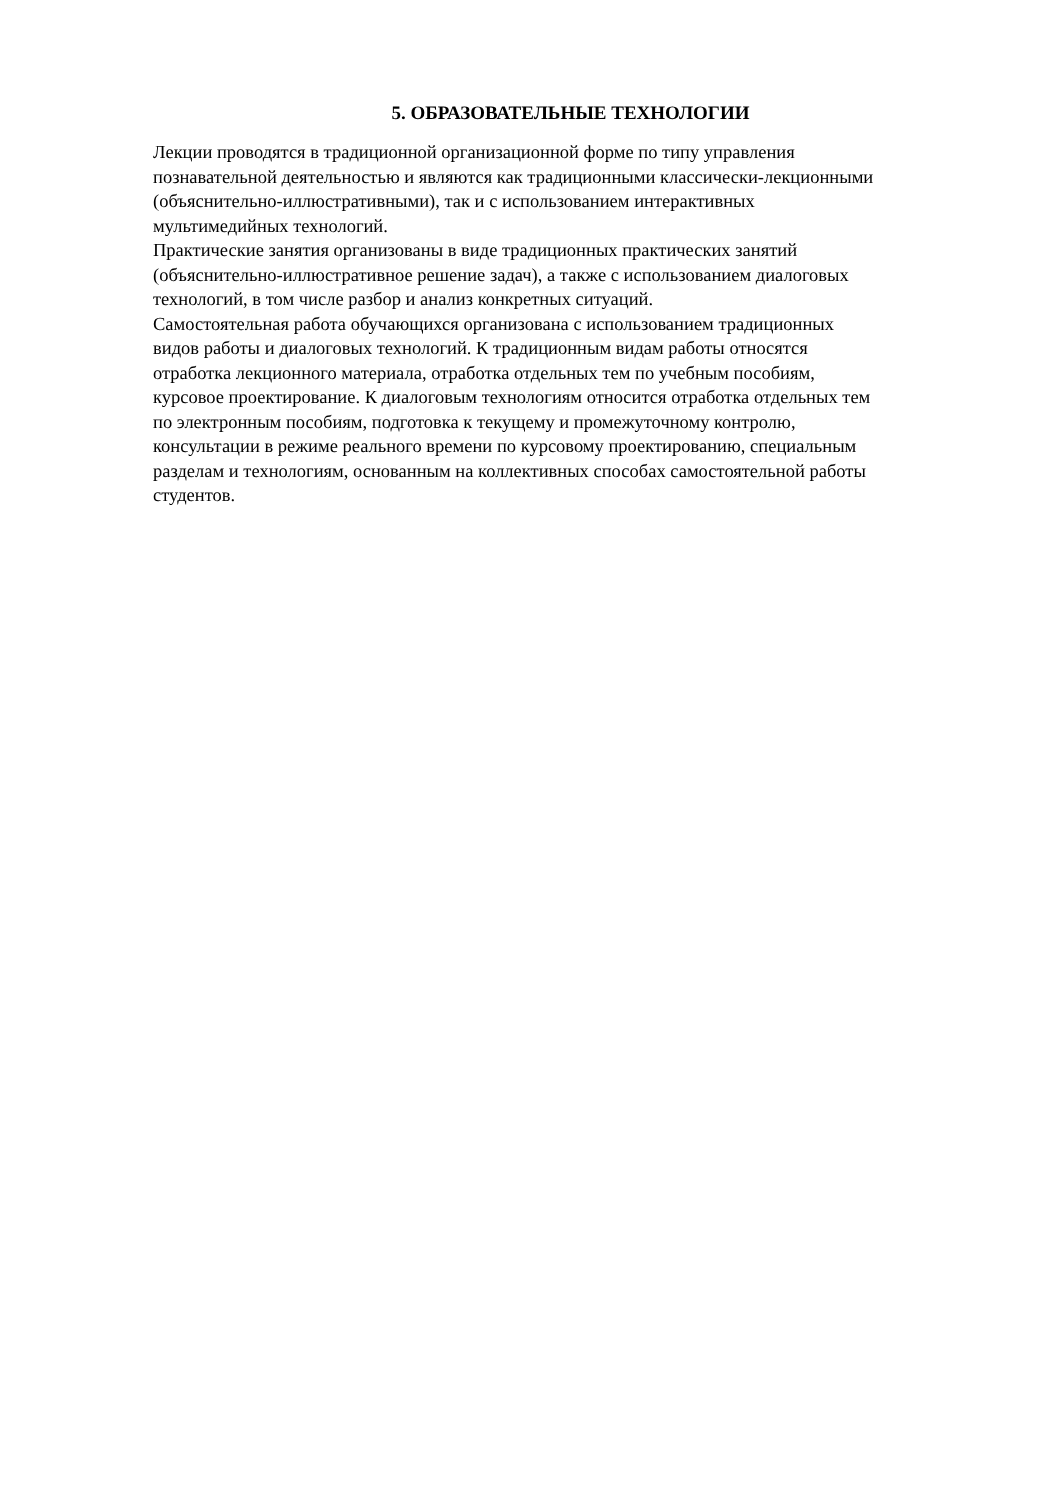5. ОБРАЗОВАТЕЛЬНЫЕ ТЕХНОЛОГИИ
Лекции проводятся в традиционной организационной форме по типу управления
познавательной деятельностью и являются как традиционными классически-лекционными
(объяснительно-иллюстративными), так и с использованием интерактивных
мультимедийных технологий.
Практические занятия организованы в виде традиционных практических занятий
(объяснительно-иллюстративное решение задач), а также с использованием диалоговых
технологий, в том числе разбор и анализ конкретных ситуаций.
Самостоятельная работа обучающихся организована с использованием традиционных
видов работы и диалоговых технологий. К традиционным видам работы относятся
отработка лекционного материала, отработка отдельных тем по учебным пособиям,
курсовое проектирование. К диалоговым технологиям относится отработка отдельных тем
по электронным пособиям, подготовка к текущему и промежуточному контролю,
консультации в режиме реального времени по курсовому проектированию, специальным
разделам и технологиям, основанным на коллективных способах самостоятельной работы
студентов.